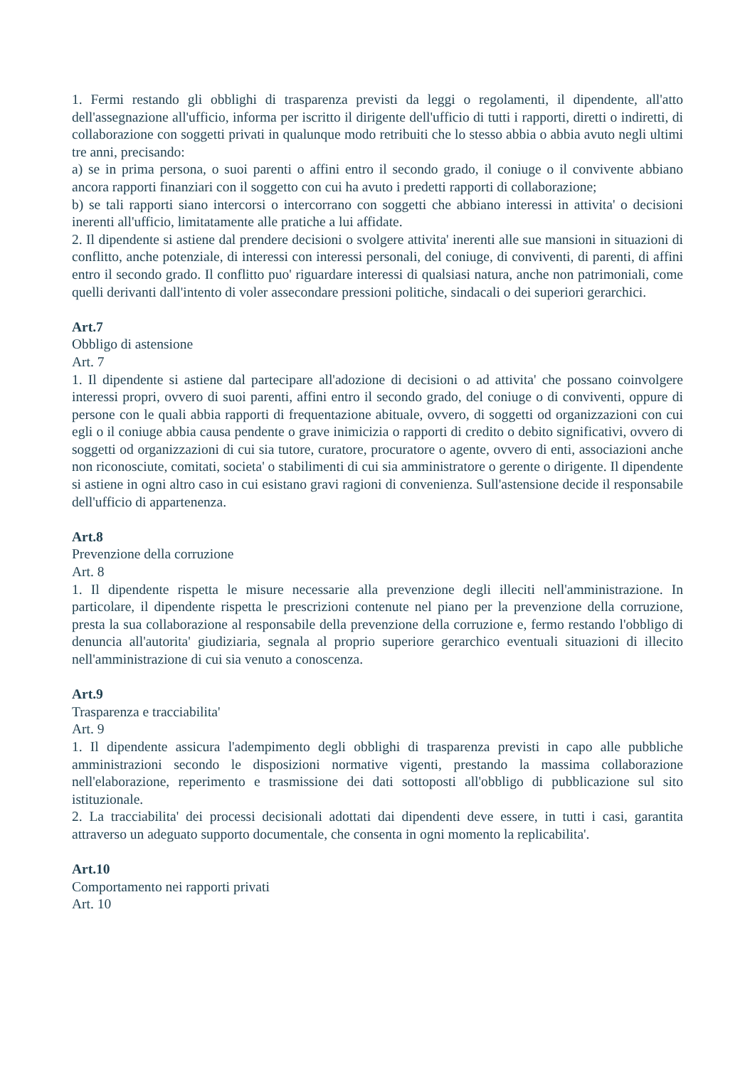1. Fermi restando gli obblighi di trasparenza previsti da leggi o regolamenti, il dipendente, all'atto dell'assegnazione all'ufficio, informa per iscritto il dirigente dell'ufficio di tutti i rapporti, diretti o indiretti, di collaborazione con soggetti privati in qualunque modo retribuiti che lo stesso abbia o abbia avuto negli ultimi tre anni, precisando:
a) se in prima persona, o suoi parenti o affini entro il secondo grado, il coniuge o il convivente abbiano ancora rapporti finanziari con il soggetto con cui ha avuto i predetti rapporti di collaborazione;
b) se tali rapporti siano intercorsi o intercorrano con soggetti che abbiano interessi in attivita' o decisioni inerenti all'ufficio, limitatamente alle pratiche a lui affidate.
2. Il dipendente si astiene dal prendere decisioni o svolgere attivita' inerenti alle sue mansioni in situazioni di conflitto, anche potenziale, di interessi con interessi personali, del coniuge, di conviventi, di parenti, di affini entro il secondo grado. Il conflitto puo' riguardare interessi di qualsiasi natura, anche non patrimoniali, come quelli derivanti dall'intento di voler assecondare pressioni politiche, sindacali o dei superiori gerarchici.
Art.7
Obbligo di astensione
Art. 7
1. Il dipendente si astiene dal partecipare all'adozione di decisioni o ad attivita' che possano coinvolgere interessi propri, ovvero di suoi parenti, affini entro il secondo grado, del coniuge o di conviventi, oppure di persone con le quali abbia rapporti di frequentazione abituale, ovvero, di soggetti od organizzazioni con cui egli o il coniuge abbia causa pendente o grave inimicizia o rapporti di credito o debito significativi, ovvero di soggetti od organizzazioni di cui sia tutore, curatore, procuratore o agente, ovvero di enti, associazioni anche non riconosciute, comitati, societa' o stabilimenti di cui sia amministratore o gerente o dirigente. Il dipendente si astiene in ogni altro caso in cui esistano gravi ragioni di convenienza. Sull'astensione decide il responsabile dell'ufficio di appartenenza.
Art.8
Prevenzione della corruzione
Art. 8
1. Il dipendente rispetta le misure necessarie alla prevenzione degli illeciti nell'amministrazione. In particolare, il dipendente rispetta le prescrizioni contenute nel piano per la prevenzione della corruzione, presta la sua collaborazione al responsabile della prevenzione della corruzione e, fermo restando l'obbligo di denuncia all'autorita' giudiziaria, segnala al proprio superiore gerarchico eventuali situazioni di illecito nell'amministrazione di cui sia venuto a conoscenza.
Art.9
Trasparenza e tracciabilita'
Art. 9
1. Il dipendente assicura l'adempimento degli obblighi di trasparenza previsti in capo alle pubbliche amministrazioni secondo le disposizioni normative vigenti, prestando la massima collaborazione nell'elaborazione, reperimento e trasmissione dei dati sottoposti all'obbligo di pubblicazione sul sito istituzionale.
2. La tracciabilita' dei processi decisionali adottati dai dipendenti deve essere, in tutti i casi, garantita attraverso un adeguato supporto documentale, che consenta in ogni momento la replicabilita'.
Art.10
Comportamento nei rapporti privati
Art. 10